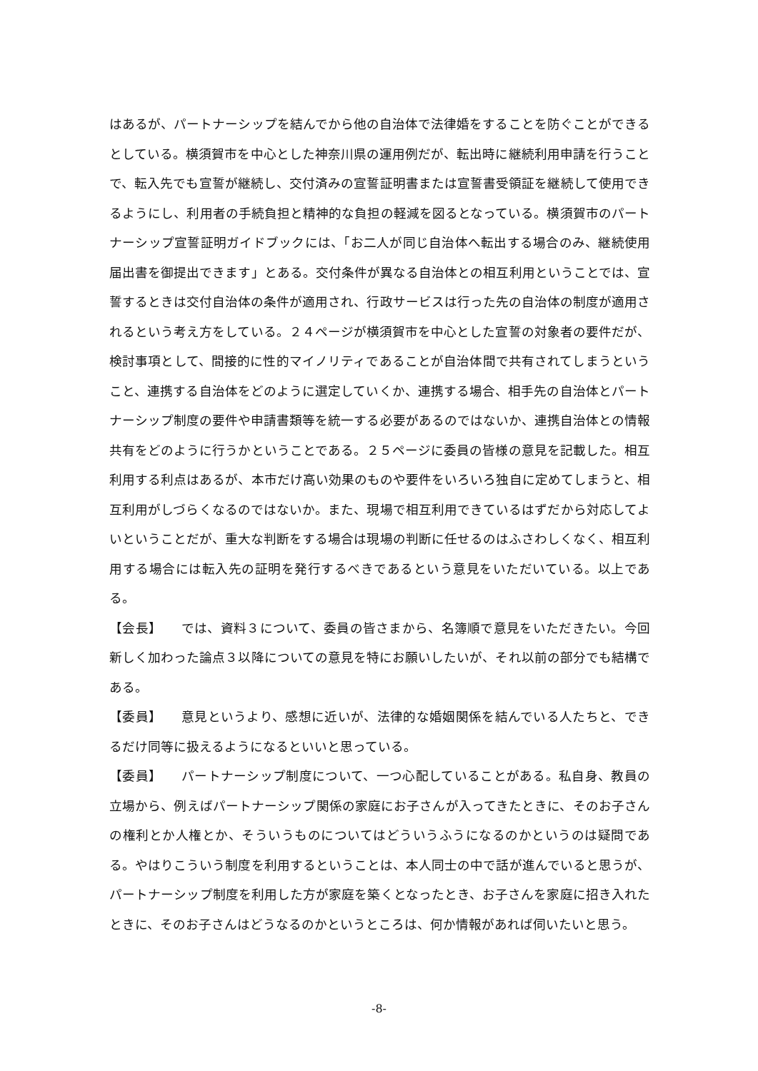はあるが、パートナーシップを結んでから他の自治体で法律婚をすることを防ぐことができるとしている。横須賀市を中心とした神奈川県の運用例だが、転出時に継続利用申請を行うことで、転入先でも宣誓が継続し、交付済みの宣誓証明書または宣誓書受領証を継続して使用できるようにし、利用者の手続負担と精神的な負担の軽減を図るとなっている。横須賀市のパートナーシップ宣誓証明ガイドブックには、「お二人が同じ自治体へ転出する場合のみ、継続使用届出書を御提出できます」とある。交付条件が異なる自治体との相互利用ということでは、宣誓するときは交付自治体の条件が適用され、行政サービスは行った先の自治体の制度が適用されるという考え方をしている。２４ページが横須賀市を中心とした宣誓の対象者の要件だが、検討事項として、間接的に性的マイノリティであることが自治体間で共有されてしまうということ、連携する自治体をどのように選定していくか、連携する場合、相手先の自治体とパートナーシップ制度の要件や申請書類等を統一する必要があるのではないか、連携自治体との情報共有をどのように行うかということである。２５ページに委員の皆様の意見を記載した。相互利用する利点はあるが、本市だけ高い効果のものや要件をいろいろ独自に定めてしまうと、相互利用がしづらくなるのではないか。また、現場で相互利用できているはずだから対応してよいということだが、重大な判断をする場合は現場の判断に任せるのはふさわしくなく、相互利用する場合には転入先の証明を発行するべきであるという意見をいただいている。以上である。
【会長】　　では、資料３について、委員の皆さまから、名簿順で意見をいただきたい。今回新しく加わった論点３以降についての意見を特にお願いしたいが、それ以前の部分でも結構である。
【委員】　　意見というより、感想に近いが、法律的な婚姻関係を結んでいる人たちと、できるだけ同等に扱えるようになるといいと思っている。
【委員】　　パートナーシップ制度について、一つ心配していることがある。私自身、教員の立場から、例えばパートナーシップ関係の家庭にお子さんが入ってきたときに、そのお子さんの権利とか人権とか、そういうものについてはどういうふうになるのかというのは疑問である。やはりこういう制度を利用するということは、本人同士の中で話が進んでいると思うが、パートナーシップ制度を利用した方が家庭を築くとなったとき、お子さんを家庭に招き入れたときに、そのお子さんはどうなるのかというところは、何か情報があれば伺いたいと思う。
-8-